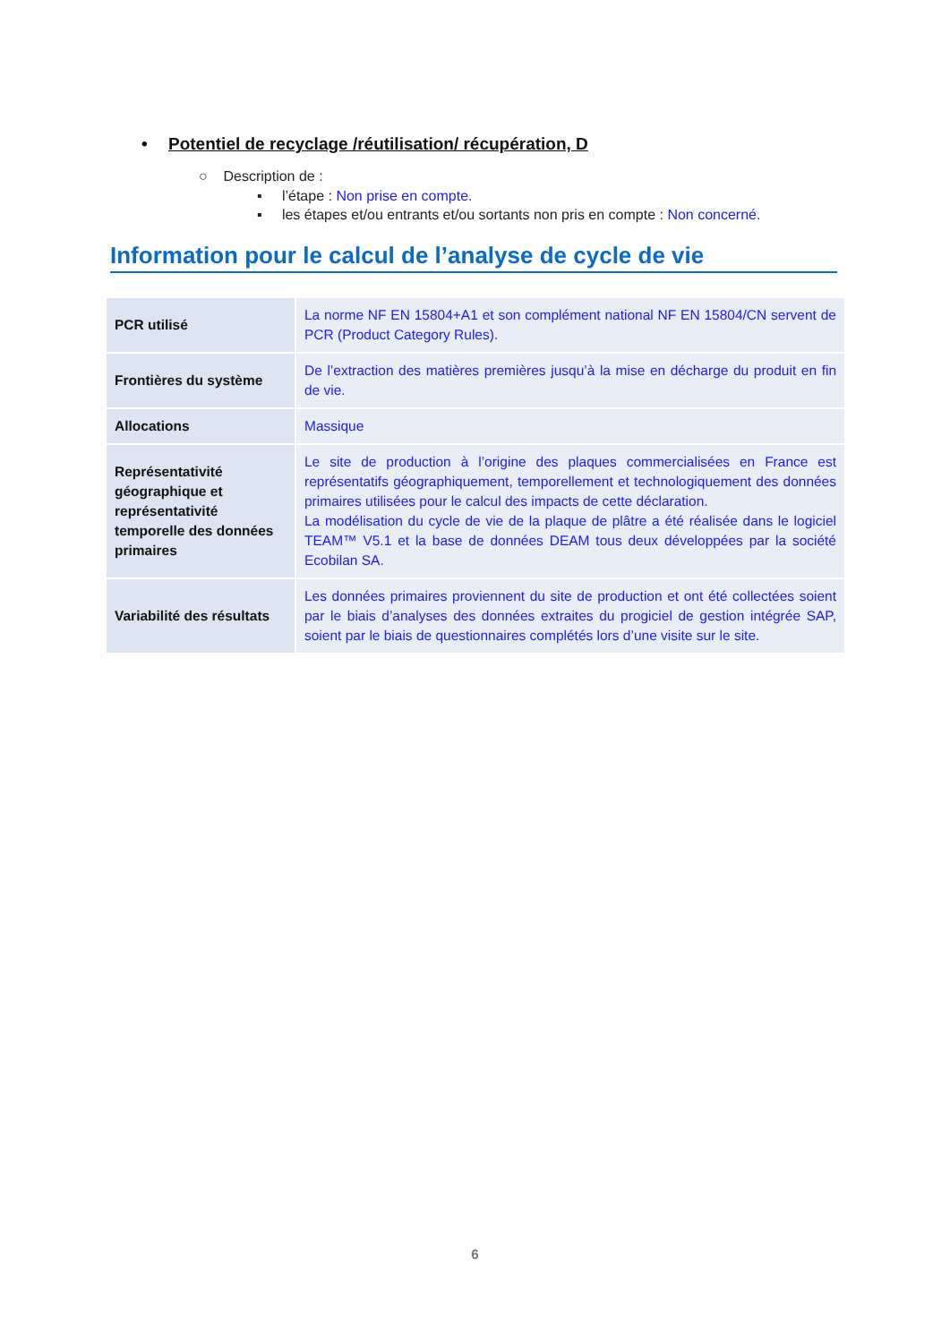• Potentiel de recyclage /réutilisation/ récupération, D
○ Description de :
▪ l’étape : Non prise en compte.
▪ les étapes et/ou entrants et/ou sortants non pris en compte : Non concerné.
Information pour le calcul de l’analyse de cycle de vie
| PCR utilisé | La norme NF EN 15804+A1 et son complément national NF EN 15804/CN servent de PCR (Product Category Rules). |
| Frontières du système | De l’extraction des matières premières jusqu’à la mise en décharge du produit en fin de vie. |
| Allocations | Massique |
| Représentativité géographique et représentativité temporelle des données primaires | Le site de production à l’origine des plaques commercialisées en France est représentatifs géographiquement, temporellement et technologiquement des données primaires utilisées pour le calcul des impacts de cette déclaration. La modélisation du cycle de vie de la plaque de plâtre a été réalisée dans le logiciel TEAM™ V5.1 et la base de données DEAM tous deux développées par la société Ecobilan SA. |
| Variabilité des résultats | Les données primaires proviennent du site de production et ont été collectées soient par le biais d’analyses des données extraites du progiciel de gestion intégrée SAP, soient par le biais de questionnaires complétés lors d’une visite sur le site. |
6